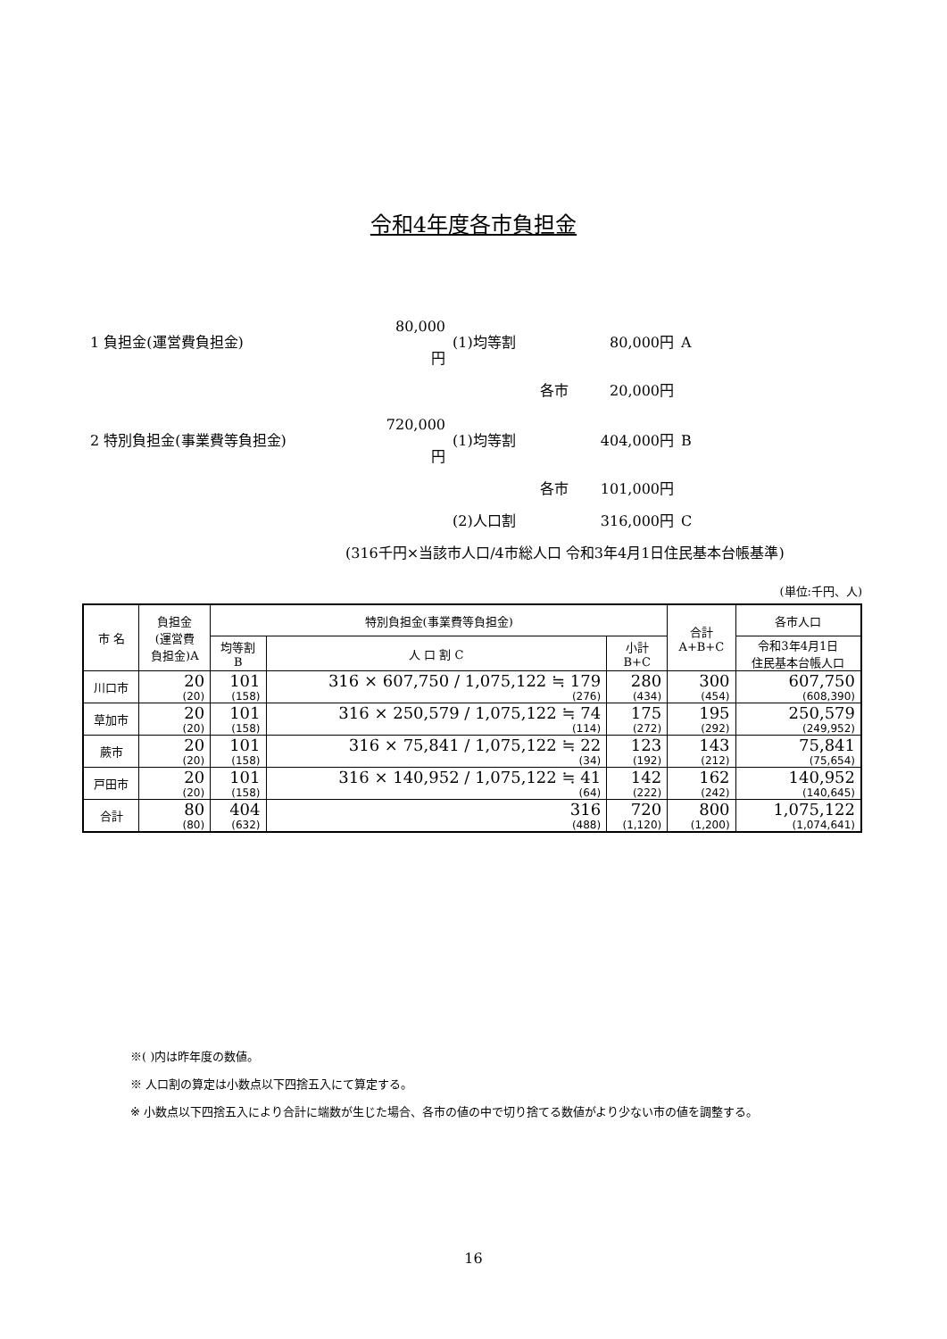令和4年度各市負担金
| 1 負担金(運営費負担金) | 80,000円 | (1)均等割 | 80,000円 | A |
| | | 各市 | 20,000円 | |
| 2 特別負担金(事業費等負担金) | 720,000円 | (1)均等割 | 404,000円 | B |
| | | 各市 | 101,000円 | |
| | | (2)人口割 | 316,000円 | C |
| (316千円×当該市人口/4市総人口 令和3年4月1日住民基本台帳基準) | | | | |
(単位:千円、人)
| 市 名 | 負担金 (運営費 負担金)A | 特別負担金(事業費等負担金) | | | 合計 A+B+C | 各市人口 |
| --- | --- | --- | --- | --- | --- | --- |
| | | 均等割 B | 人 口 割 C | 小計 B+C | | 令和3年4月1日 住民基本台帳人口 |
| 川口市 | 20 (20) | 101 (158) | 316 × 607,750 / 1,075,122 ≒ 179 (276) | 280 (434) | 300 (454) | 607,750 (608,390) |
| 草加市 | 20 (20) | 101 (158) | 316 × 250,579 / 1,075,122 ≒ 74 (114) | 175 (272) | 195 (292) | 250,579 (249,952) |
| 蕨市 | 20 (20) | 101 (158) | 316 × 75,841 / 1,075,122 ≒ 22 (34) | 123 (192) | 143 (212) | 75,841 (75,654) |
| 戸田市 | 20 (20) | 101 (158) | 316 × 140,952 / 1,075,122 ≒ 41 (64) | 142 (222) | 162 (242) | 140,952 (140,645) |
| 合計 | 80 (80) | 404 (632) | 316 (488) | 720 (1,120) | 800 (1,200) | 1,075,122 (1,074,641) |
※( )内は昨年度の数値。
※ 人口割の算定は小数点以下四捨五入にて算定する。
※ 小数点以下四捨五入により合計に端数が生じた場合、各市の値の中で切り捨てる数値がより少ない市の値を調整する。
16